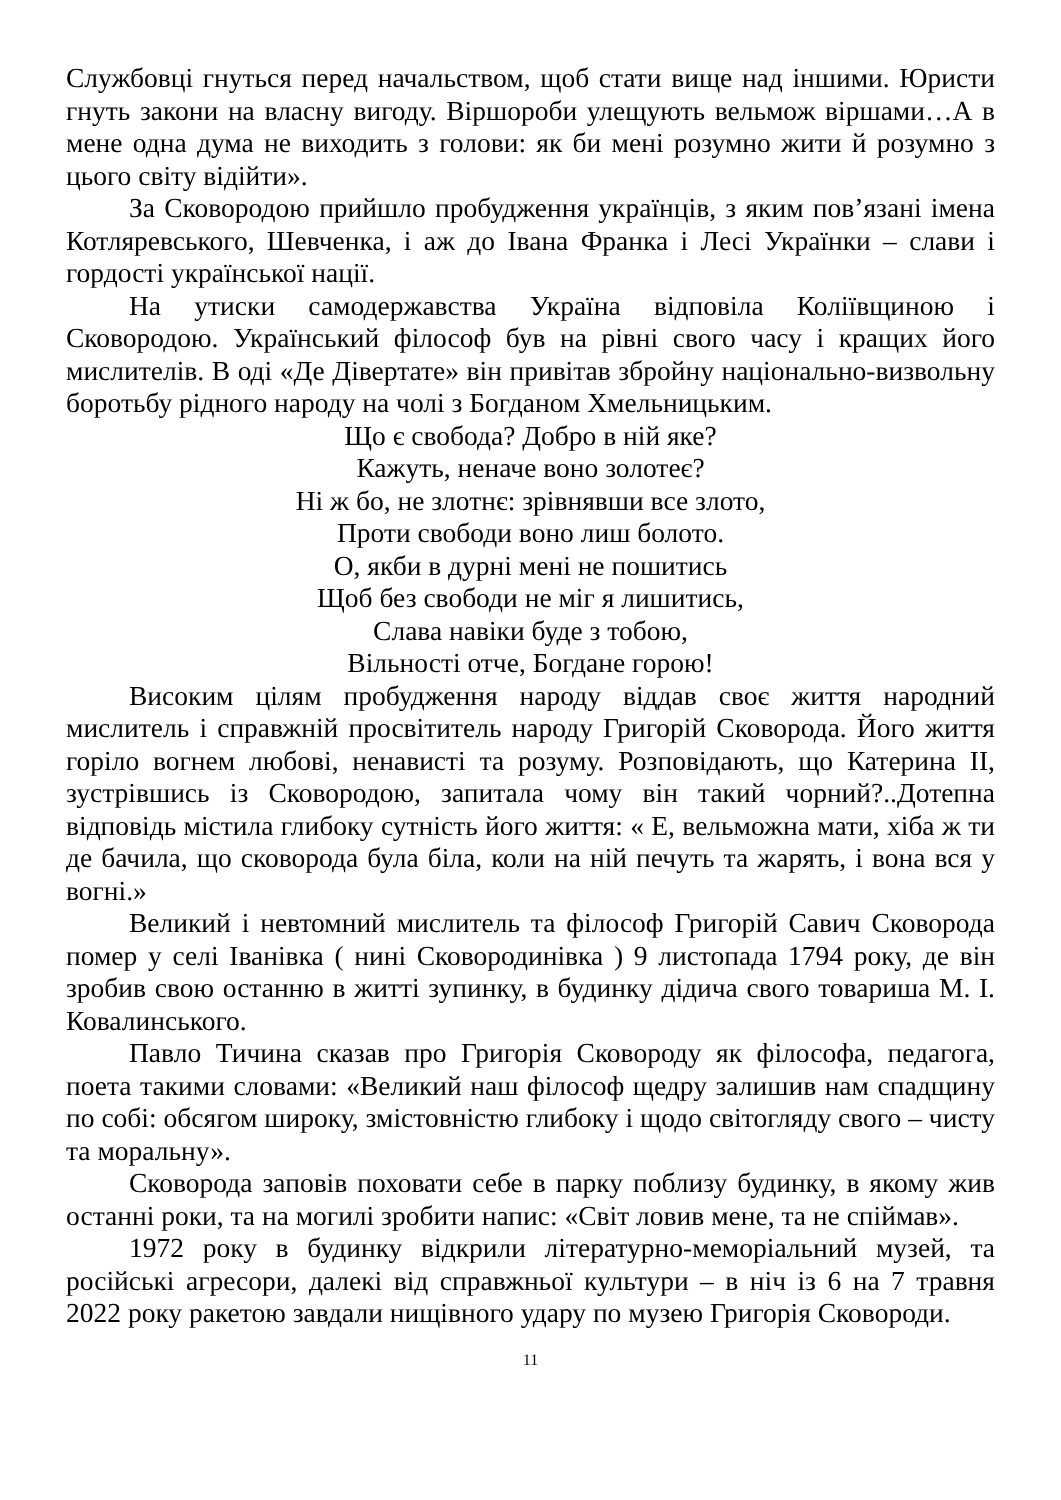Службовці гнуться перед начальством, щоб стати вище над іншими. Юристи гнуть закони на власну вигоду. Віршороби улещують вельмож віршами…А в мене одна дума не виходить з голови: як би мені розумно жити й розумно з цього світу відійти».
За Сковородою прийшло пробудження українців, з яким пов’язані імена Котляревського, Шевченка, і аж до Івана Франка і Лесі Українки – слави і гордості української нації.
На утиски самодержавства Україна відповіла Коліївщиною і Сковородою. Український філософ був на рівні свого часу і кращих його мислителів. В оді «Де Дівертате» він привітав збройну національно-визвольну боротьбу рідного народу на чолі з Богданом Хмельницьким.
Що є свобода? Добро в ній яке?
Кажуть, неначе воно золотеє?
Ні ж бо, не злотнє: зрівнявши все злото,
Проти свободи воно лиш болото.
О, якби в дурні мені не пошитись
Щоб без свободи не міг я лишитись,
Слава навіки буде з тобою,
Вільності отче, Богдане горою!
Високим цілям пробудження народу віддав своє життя народний мислитель і справжній просвітитель народу Григорій Сковорода. Його життя горіло вогнем любові, ненависті та розуму. Розповідають, що Катерина ІІ, зустрівшись із Сковородою, запитала чому він такий чорний?..Дотепна відповідь містила глибоку сутність його життя: « Е, вельможна мати, хіба ж ти де бачила, що сковорода була біла, коли на ній печуть та жарять, і вона вся у вогні.»
Великий і невтомний мислитель та філософ Григорій Савич Сковорода помер у селі Іванівка ( нині Сковородинівка ) 9 листопада 1794 року, де він зробив свою останню в житті зупинку, в будинку дідича свого товариша М. І. Ковалинського.
Павло Тичина сказав про Григорія Сковороду як філософа, педагога, поета такими словами: «Великий наш філософ щедру залишив нам спадщину по собі: обсягом широку, змістовністю глибоку і щодо світогляду свого – чисту та моральну».
Сковорода заповів поховати себе в парку поблизу будинку, в якому жив останні роки, та на могилі зробити напис: «Світ ловив мене, та не спіймав».
1972 року в будинку відкрили літературно-меморіальний музей, та російські агресори, далекі від справжньої культури – в ніч із 6 на 7 травня 2022 року ракетою завдали нищівного удару по музею Григорія Сковороди.
11